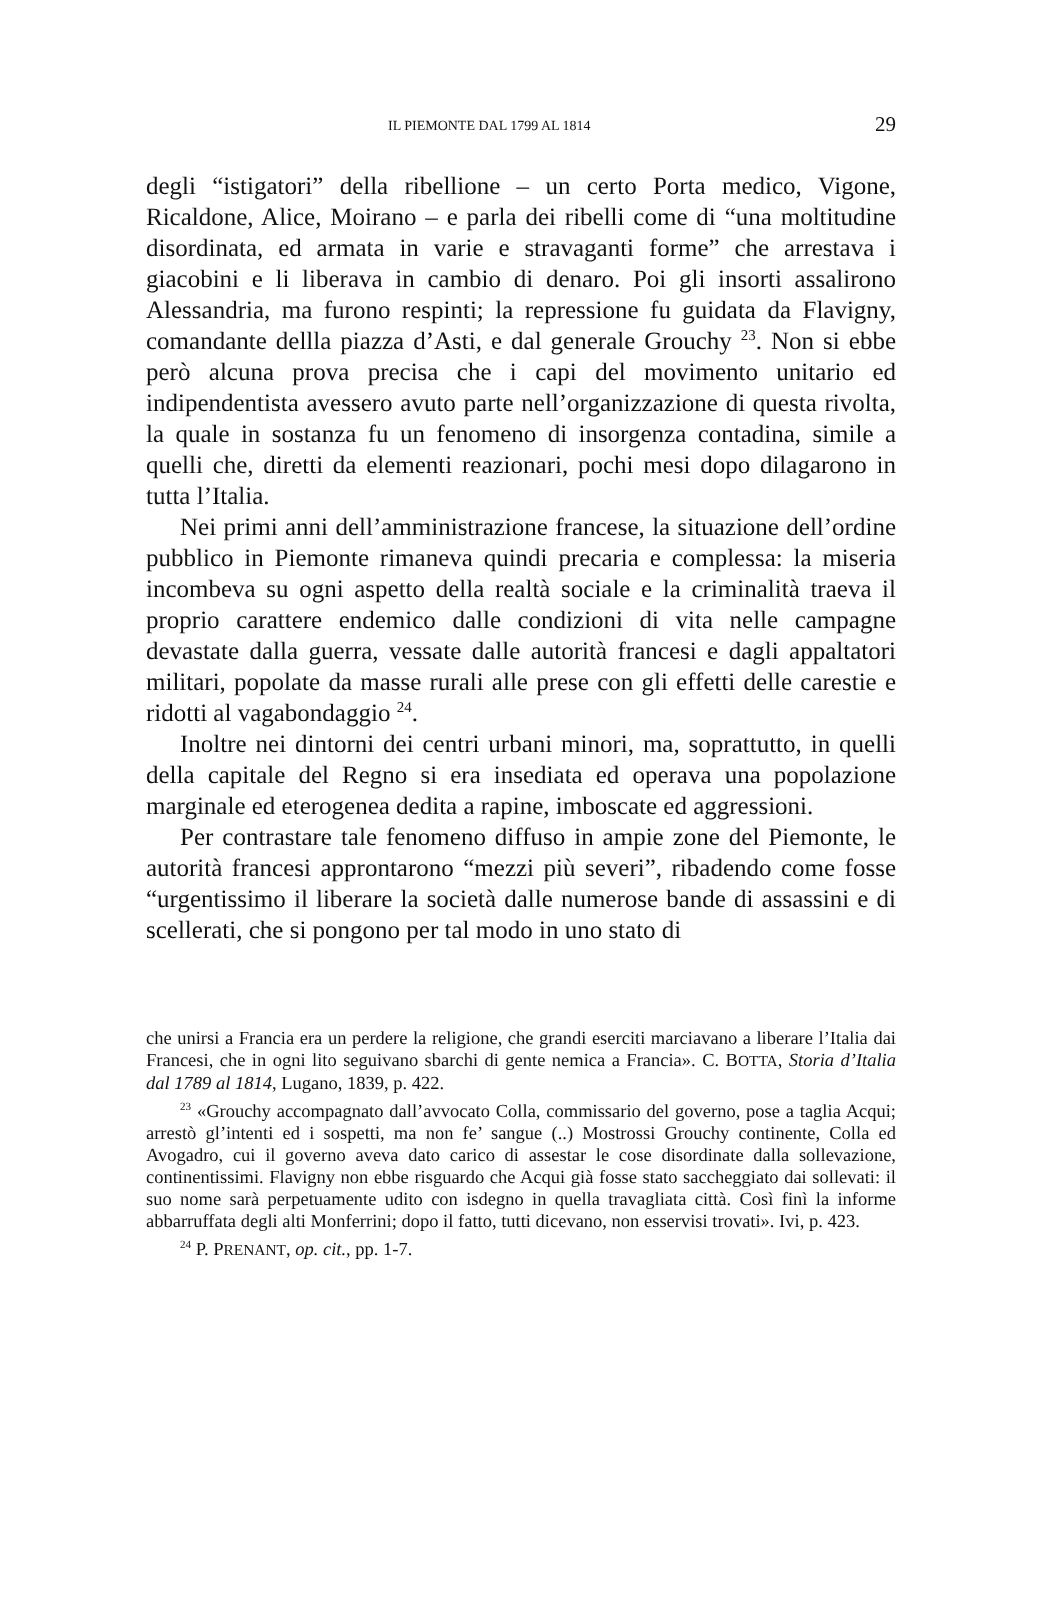IL PIEMONTE DAL 1799 AL 1814 29
degli “istigatori” della ribellione – un certo Porta medico, Vigone, Ricaldone, Alice, Moirano – e parla dei ribelli come di “una moltitudine disordinata, ed armata in varie e stravaganti forme” che arrestava i giacobini e li liberava in cambio di denaro. Poi gli insorti assalirono Alessandria, ma furono respinti; la repressione fu guidata da Flavigny, comandante dellla piazza d’Asti, e dal generale Grouchy <sup>23</sup>. Non si ebbe però alcuna prova precisa che i capi del movimento unitario ed indipendentista avessero avuto parte nell’organizzazione di questa rivolta, la quale in sostanza fu un fenomeno di insorgenza contadina, simile a quelli che, diretti da elementi reazionari, pochi mesi dopo dilagarono in tutta l’Italia.
Nei primi anni dell’amministrazione francese, la situazione dell’ordine pubblico in Piemonte rimaneva quindi precaria e complessa: la miseria incombeva su ogni aspetto della realtà sociale e la criminalità traeva il proprio carattere endemico dalle condizioni di vita nelle campagne devastate dalla guerra, vessate dalle autorità francesi e dagli appaltatori militari, popolate da masse rurali alle prese con gli effetti delle carestie e ridotti al vagabondaggio <sup>24</sup>.
Inoltre nei dintorni dei centri urbani minori, ma, soprattutto, in quelli della capitale del Regno si era insediata ed operava una popolazione marginale ed eterogenea dedita a rapine, imboscate ed aggressioni.
Per contrastare tale fenomeno diffuso in ampie zone del Piemonte, le autorità francesi approntarono “mezzi più severi”, ribadendo come fosse “urgentissimo il liberare la società dalle numerose bande di assassini e di scellerati, che si pongono per tal modo in uno stato di
che unirsi a Francia era un perdere la religione, che grandi eserciti marciavano a liberare l’Italia dai Francesi, che in ogni lito seguivano sbarchi di gente nemica a Francia». C. BOTTA, Storia d’Italia dal 1789 al 1814, Lugano, 1839, p. 422.
<sup>23</sup> «Grouchy accompagnato dall’avvocato Colla, commissario del governo, pose a taglia Acqui; arrestò gl’intenti ed i sospetti, ma non fe’ sangue (..) Mostrossi Grouchy continente, Colla ed Avogadro, cui il governo aveva dato carico di assestar le cose disordinate dalla sollevazione, continentissimi. Flavigny non ebbe risguardo che Acqui già fosse stato saccheggiato dai sollevati: il suo nome sarà perpetuamente udito con isdegno in quella travagliata città. Così finì la informe abbarruffata degli alti Monferrini; dopo il fatto, tutti dicevano, non esservisi trovati». Ivi, p. 423.
<sup>24</sup> P. PRENANT, op. cit., pp. 1-7.